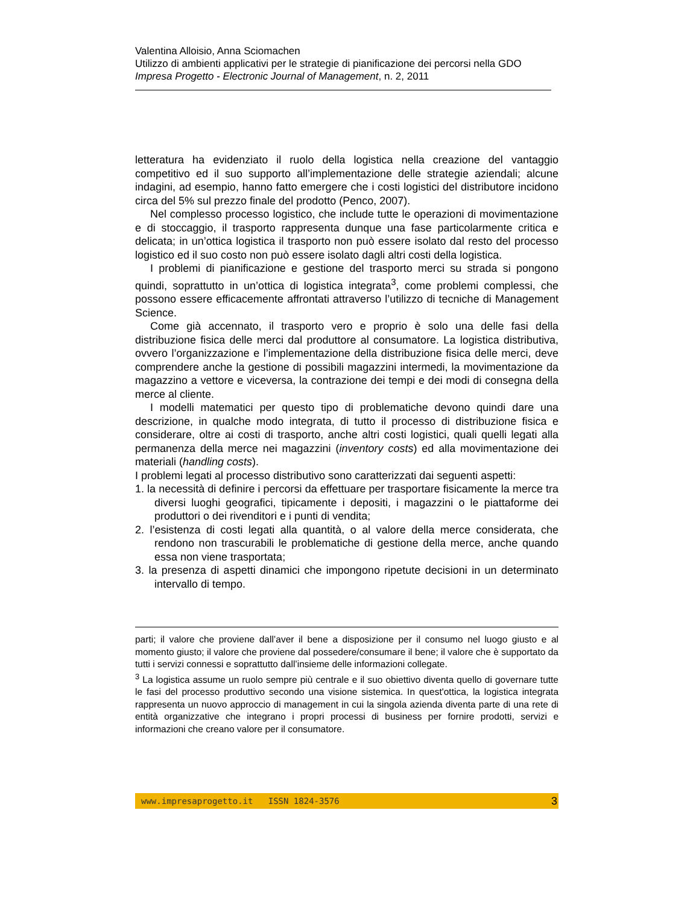Valentina Alloisio, Anna Sciomachen
Utilizzo di ambienti applicativi per le strategie di pianificazione dei percorsi nella GDO
Impresa Progetto - Electronic Journal of Management, n. 2, 2011
letteratura ha evidenziato il ruolo della logistica nella creazione del vantaggio competitivo ed il suo supporto all’implementazione delle strategie aziendali; alcune indagini, ad esempio, hanno fatto emergere che i costi logistici del distributore incidono circa del 5% sul prezzo finale del prodotto (Penco, 2007).
Nel complesso processo logistico, che include tutte le operazioni di movimentazione e di stoccaggio, il trasporto rappresenta dunque una fase particolarmente critica e delicata; in un’ottica logistica il trasporto non può essere isolato dal resto del processo logistico ed il suo costo non può essere isolato dagli altri costi della logistica.
I problemi di pianificazione e gestione del trasporto merci su strada si pongono quindi, soprattutto in un’ottica di logistica integrata<sup>3</sup>, come problemi complessi, che possono essere efficacemente affrontati attraverso l’utilizzo di tecniche di Management Science.
Come già accennato, il trasporto vero e proprio è solo una delle fasi della distribuzione fisica delle merci dal produttore al consumatore. La logistica distributiva, ovvero l’organizzazione e l’implementazione della distribuzione fisica delle merci, deve comprendere anche la gestione di possibili magazzini intermedi, la movimentazione da magazzino a vettore e viceversa, la contrazione dei tempi e dei modi di consegna della merce al cliente.
I modelli matematici per questo tipo di problematiche devono quindi dare una descrizione, in qualche modo integrata, di tutto il processo di distribuzione fisica e considerare, oltre ai costi di trasporto, anche altri costi logistici, quali quelli legati alla permanenza della merce nei magazzini (inventory costs) ed alla movimentazione dei materiali (handling costs).
I problemi legati al processo distributivo sono caratterizzati dai seguenti aspetti:
1. la necessità di definire i percorsi da effettuare per trasportare fisicamente la merce tra diversi luoghi geografici, tipicamente i depositi, i magazzini o le piattaforme dei produttori o dei rivenditori e i punti di vendita;
2. l’esistenza di costi legati alla quantità, o al valore della merce considerata, che rendono non trascurabili le problematiche di gestione della merce, anche quando essa non viene trasportata;
3. la presenza di aspetti dinamici che impongono ripetute decisioni in un determinato intervallo di tempo.
parti; il valore che proviene dall’aver il bene a disposizione per il consumo nel luogo giusto e al momento giusto; il valore che proviene dal possedere/consumare il bene; il valore che è supportato da tutti i servizi connessi e soprattutto dall’insieme delle informazioni collegate.
<sup>3</sup> La logistica assume un ruolo sempre più centrale e il suo obiettivo diventa quello di governare tutte le fasi del processo produttivo secondo una visione sistemica. In quest'ottica, la logistica integrata rappresenta un nuovo approccio di management in cui la singola azienda diventa parte di una rete di entità organizzative che integrano i propri processi di business per fornire prodotti, servizi e informazioni che creano valore per il consumatore.
www.impresaprogetto.it ISSN 1824-3576 3